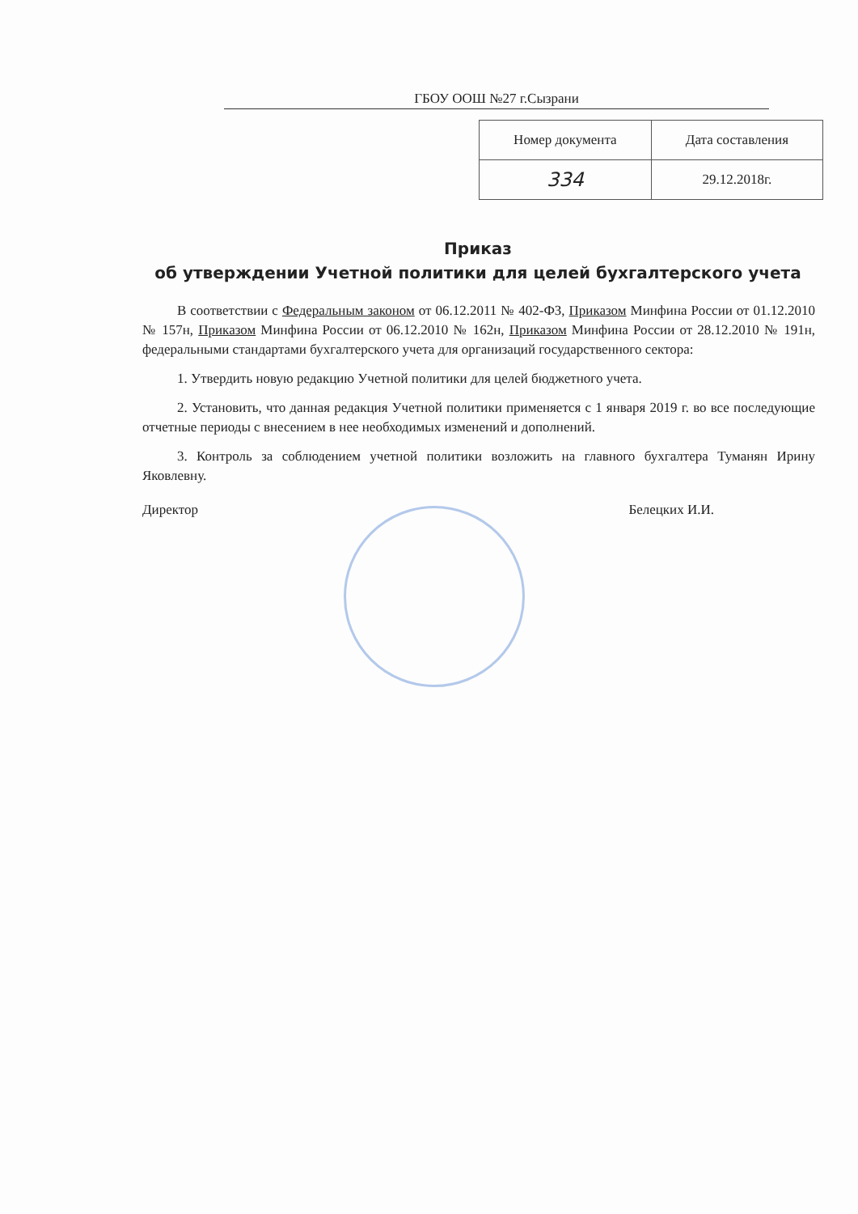ГБОУ ООШ №27 г.Сызрани
| Номер документа | Дата составления |
| --- | --- |
| 334 | 29.12.2018г. |
Приказ
об утверждении Учетной политики для целей бухгалтерского учета
В соответствии с Федеральным законом от 06.12.2011 № 402-ФЗ, Приказом Минфина России от 01.12.2010 № 157н, Приказом Минфина России от 06.12.2010 № 162н, Приказом Минфина России от 28.12.2010 № 191н, федеральными стандартами бухгалтерского учета для организаций государственного сектора:
1. Утвердить новую редакцию Учетной политики для целей бюджетного учета.
2. Установить, что данная редакция Учетной политики применяется с 1 января 2019 г. во все последующие отчетные периоды с внесением в нее необходимых изменений и дополнений.
3. Контроль за соблюдением учетной политики возложить на главного бухгалтера Туманян Ирину Яковлевну.
Директор Белецких И.И.